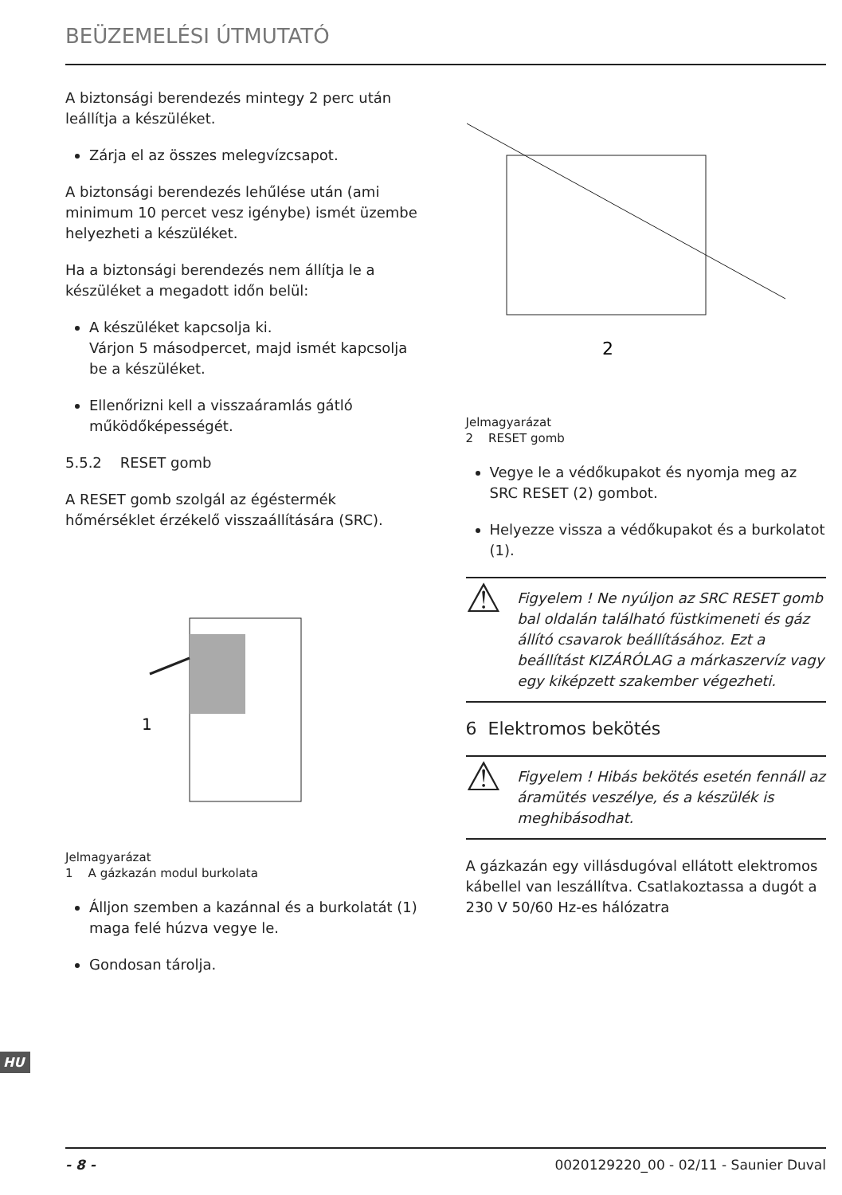BEÜZEMELÉSI ÚTMUTATÓ
A biztonsági berendezés mintegy 2 perc után leállítja a készüléket.
Zárja el az összes melegvízcsapot.
A biztonsági berendezés lehűlése után (ami minimum 10 percet vesz igénybe) ismét üzembe helyezheti a készüléket.
Ha a biztonsági berendezés nem állítja le a készüléket a megadott időn belül:
A készüléket kapcsolja ki.
Várjon 5 másodpercet, majd ismét kapcsolja be a készüléket.
Ellenőrizni kell a visszaáramlás gátló működőképességét.
5.5.2 RESET gomb
A RESET gomb szolgál az égéstermék hőmérséklet érzékelő visszaállítására (SRC).
1
Jelmagyarázat
1 A gázkazán modul burkolata
Álljon szemben a kazánnal és a burkolatát (1) maga felé húzva vegye le.
Gondosan tárolja.
2
Jelmagyarázat
2 RESET gomb
Vegye le a védőkupakot és nyomja meg az SRC RESET (2) gombot.
Helyezze vissza a védőkupakot és a burkolatot (1).
⚠
Figyelem ! Ne nyúljon az SRC RESET gomb bal oldalán található füstkimeneti és gáz állító csavarok beállításához. Ezt a beállítást KIZÁRÓLAG a márkaszervíz vagy egy kiképzett szakember végezheti.
6 Elektromos bekötés
⚠
Figyelem ! Hibás bekötés esetén fennáll az áramütés veszélye, és a készülék is meghibásodhat.
A gázkazán egy villásdugóval ellátott elektromos kábellel van leszállítva. Csatlakoztassa a dugót a 230 V 50/60 Hz-es hálózatra
HU
- 8 - 0020129220_00 - 02/11 - Saunier Duval